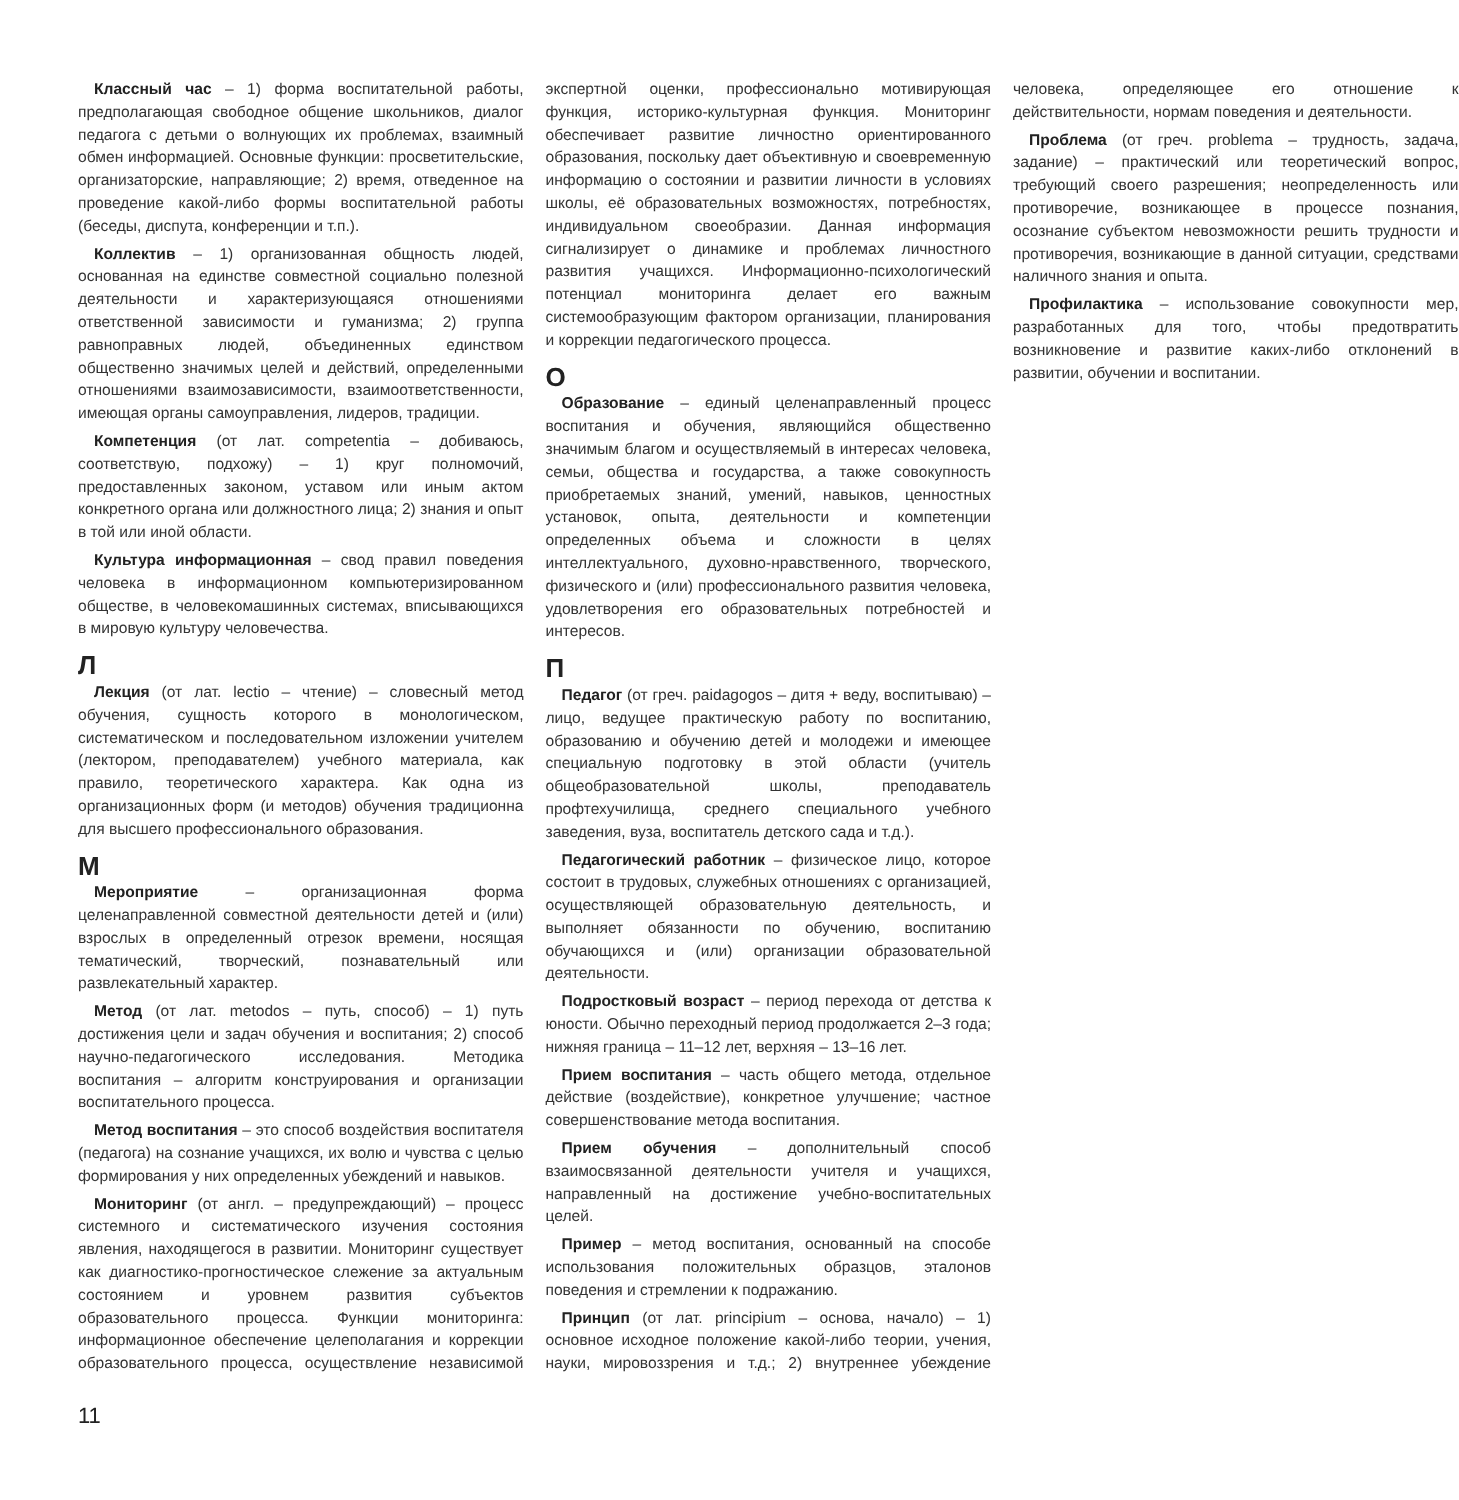Классный час – 1) форма воспитательной работы, предполагающая свободное общение школьников, диалог педагога с детьми о волнующих их проблемах, взаимный обмен информацией. Основные функции: просветительские, организаторские, направляющие; 2) время, отведенное на проведение какой-либо формы воспитательной работы (беседы, диспута, конференции и т.п.).
Коллектив – 1) организованная общность людей, основанная на единстве совместной социально полезной деятельности и характеризующаяся отношениями ответственной зависимости и гуманизма; 2) группа равноправных людей, объединенных единством общественно значимых целей и действий, определенными отношениями взаимозависимости, взаимоответственности, имеющая органы самоуправления, лидеров, традиции.
Компетенция (от лат. competentia – добиваюсь, соответствую, подхожу) – 1) круг полномочий, предоставленных законом, уставом или иным актом конкретного органа или должностного лица; 2) знания и опыт в той или иной области.
Культура информационная – свод правил поведения человека в информационном компьютеризированном обществе, в человекомашинных системах, вписывающихся в мировую культуру человечества.
Л
Лекция (от лат. lectio – чтение) – словесный метод обучения, сущность которого в монологическом, систематическом и последовательном изложении учителем (лектором, преподавателем) учебного материала, как правило, теоретического характера. Как одна из организационных форм (и методов) обучения традиционна для высшего профессионального образования.
М
Мероприятие – организационная форма целенаправленной совместной деятельности детей и (или) взрослых в определенный отрезок времени, носящая тематический, творческий, познавательный или развлекательный характер.
Метод (от лат. metodos – путь, способ) – 1) путь достижения цели и задач обучения и воспитания; 2) способ научно-педагогического исследования. Методика воспитания – алгоритм конструирования и организации воспитательного процесса.
Метод воспитания – это способ воздействия воспитателя (педагога) на сознание учащихся, их волю и чувства с целью формирования у них определенных убеждений и навыков.
Мониторинг (от англ. – предупреждающий) – процесс системного и систематического изучения состояния явления, находящегося в развитии. Мониторинг существует как диагностико-прогностическое слежение за актуальным состоянием и уровнем развития субъектов образовательного процесса. Функции мониторинга: информационное обеспечение целеполагания и коррекции образовательного процесса, осуществление независимой экспертной оценки, профессионально мотивирующая функция, историко-культурная функция. Мониторинг обеспечивает развитие личностно ориентированного образования, поскольку дает объективную и своевременную информацию о состоянии и развитии личности в условиях школы, её образовательных возможностях, потребностях, индивидуальном своеобразии. Данная информация сигнализирует о динамике и проблемах личностного развития учащихся. Информационно-психологический потенциал мониторинга делает его важным системообразующим фактором организации, планирования и коррекции педагогического процесса.
О
Образование – единый целенаправленный процесс воспитания и обучения, являющийся общественно значимым благом и осуществляемый в интересах человека, семьи, общества и государства, а также совокупность приобретаемых знаний, умений, навыков, ценностных установок, опыта, деятельности и компетенции определенных объема и сложности в целях интеллектуального, духовно-нравственного, творческого, физического и (или) профессионального развития человека, удовлетворения его образовательных потребностей и интересов.
П
Педагог (от греч. paidagogos – дитя + веду, воспитываю) – лицо, ведущее практическую работу по воспитанию, образованию и обучению детей и молодежи и имеющее специальную подготовку в этой области (учитель общеобразовательной школы, преподаватель профтехучилища, среднего специального учебного заведения, вуза, воспитатель детского сада и т.д.).
Педагогический работник – физическое лицо, которое состоит в трудовых, служебных отношениях с организацией, осуществляющей образовательную деятельность, и выполняет обязанности по обучению, воспитанию обучающихся и (или) организации образовательной деятельности.
Подростковый возраст – период перехода от детства к юности. Обычно переходный период продолжается 2–3 года; нижняя граница – 11–12 лет, верхняя – 13–16 лет.
Прием воспитания – часть общего метода, отдельное действие (воздействие), конкретное улучшение; частное совершенствование метода воспитания.
Прием обучения – дополнительный способ взаимосвязанной деятельности учителя и учащихся, направленный на достижение учебно-воспитательных целей.
Пример – метод воспитания, основанный на способе использования положительных образцов, эталонов поведения и стремлении к подражанию.
Принцип (от лат. principium – основа, начало) – 1) основное исходное положение какой-либо теории, учения, науки, мировоззрения и т.д.; 2) внутреннее убеждение человека, определяющее его отношение к действительности, нормам поведения и деятельности.
Проблема (от греч. problema – трудность, задача, задание) – практический или теоретический вопрос, требующий своего разрешения; неопределенность или противоречие, возникающее в процессе познания, осознание субъектом невозможности решить трудности и противоречия, возникающие в данной ситуации, средствами наличного знания и опыта.
Профилактика – использование совокупности мер, разработанных для того, чтобы предотвратить возникновение и развитие каких-либо отклонений в развитии, обучении и воспитании.
11